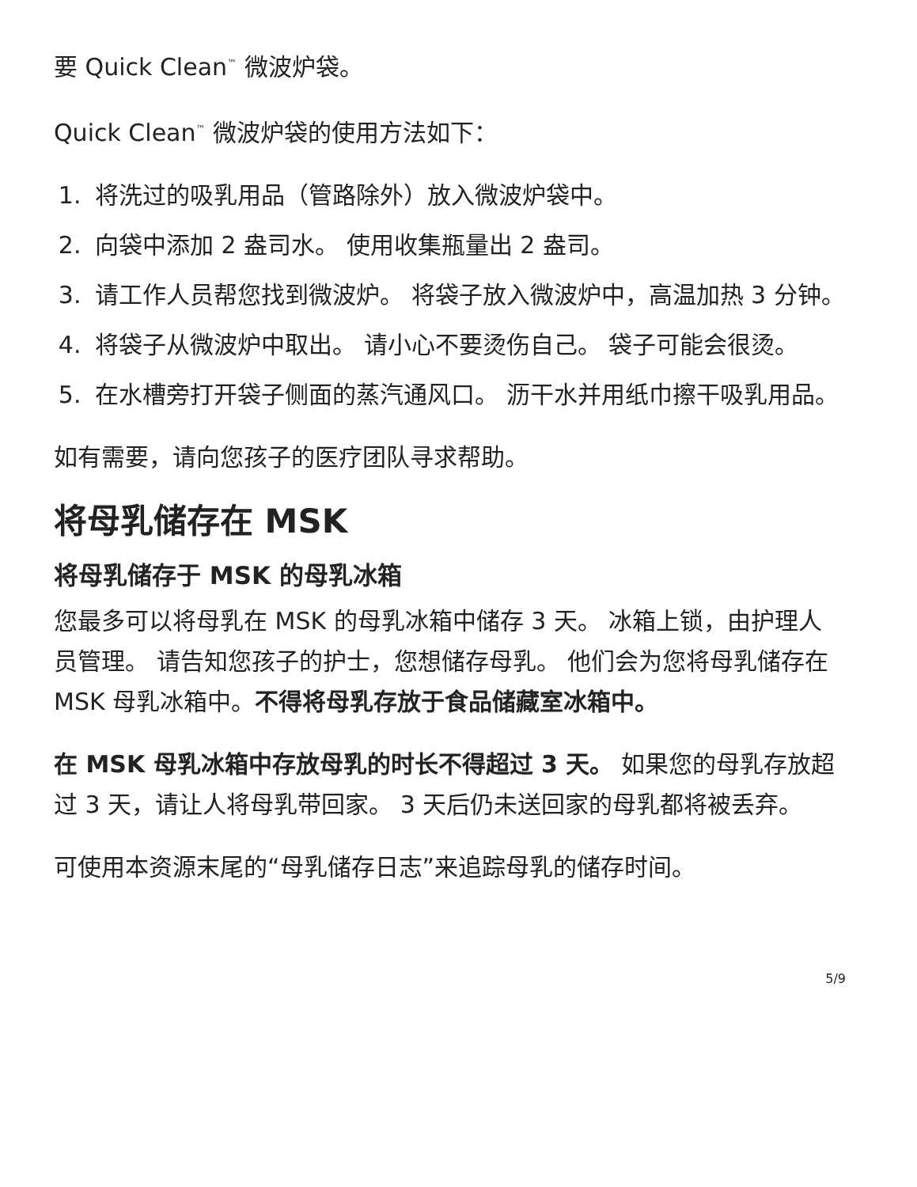要 Quick Clean<sup>™</sup> 微波炉袋。
Quick Clean<sup>™</sup> 微波炉袋的使用方法如下：
1. 将洗过的吸乳用品（管路除外）放入微波炉袋中。
2. 向袋中添加 2 盎司水。 使用收集瓶量出 2 盎司。
3. 请工作人员帮您找到微波炉。 将袋子放入微波炉中，高温加热 3 分钟。
4. 将袋子从微波炉中取出。 请小心不要烫伤自己。 袋子可能会很烫。
5. 在水槽旁打开袋子侧面的蒸汽通风口。 沥干水并用纸巾擦干吸乳用品。
如有需要，请向您孩子的医疗团队寻求帮助。
将母乳储存在 MSK
将母乳储存于 MSK 的母乳冰箱
您最多可以将母乳在 MSK 的母乳冰箱中储存 3 天。 冰箱上锁，由护理人员管理。 请告知您孩子的护士，您想储存母乳。 他们会为您将母乳储存在 MSK 母乳冰箱中。不得将母乳存放于食品储藏室冰箱中。
在 MSK 母乳冰箱中存放母乳的时长不得超过 3 天。 如果您的母乳存放超过 3 天，请让人将母乳带回家。 3 天后仍未送回家的母乳都将被丢弃。
可使用本资源末尾的“母乳储存日志”来追踪母乳的储存时间。
5/9